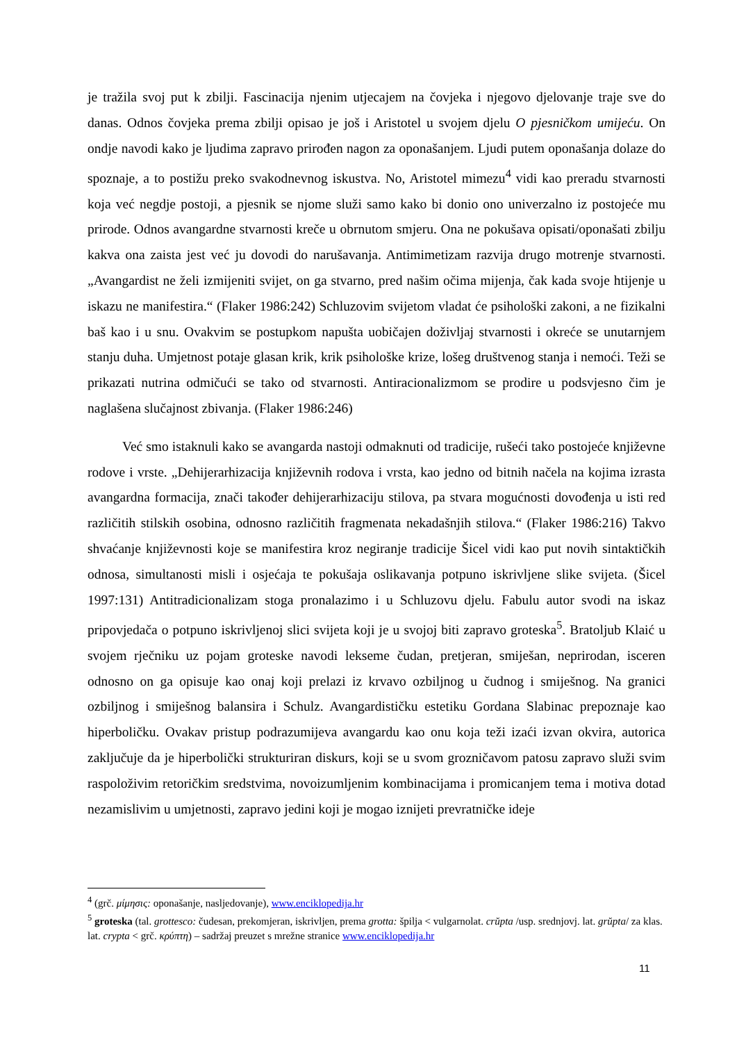je tražila svoj put k zbilji. Fascinacija njenim utjecajem na čovjeka i njegovo djelovanje traje sve do danas. Odnos čovjeka prema zbilji opisao je još i Aristotel u svojem djelu O pjesničkom umijeću. On ondje navodi kako je ljudima zapravo prirođen nagon za oponašanjem. Ljudi putem oponašanja dolaze do spoznaje, a to postižu preko svakodnevnog iskustva. No, Aristotel mimezu<sup>4</sup> vidi kao preradu stvarnosti koja već negdje postoji, a pjesnik se njome služi samo kako bi donio ono univerzalno iz postojeće mu prirode. Odnos avangardne stvarnosti kreče u obrnutom smjeru. Ona ne pokušava opisati/oponašati zbilju kakva ona zaista jest već ju dovodi do narušavanja. Antimimetizam razvija drugo motrenje stvarnosti. „Avangardist ne želi izmijeniti svijet, on ga stvarno, pred našim očima mijenja, čak kada svoje htijenje u iskazu ne manifestira.“ (Flaker 1986:242) Schluzovim svijetom vladat će psihološki zakoni, a ne fizikalni baš kao i u snu. Ovakvim se postupkom napušta uobičajen doživljaj stvarnosti i okreće se unutarnjem stanju duha. Umjetnost potaje glasan krik, krik psihološke krize, lošeg društvenog stanja i nemoći. Teži se prikazati nutrina odmičući se tako od stvarnosti. Antiracionalizmom se prodire u podsvjesno čim je naglašena slučajnost zbivanja. (Flaker 1986:246)
Već smo istaknuli kako se avangarda nastoji odmaknuti od tradicije, rušeći tako postojeće književne rodove i vrste. „Dehijerarhizacija književnih rodova i vrsta, kao jedno od bitnih načela na kojima izrasta avangardna formacija, znači također dehijerarhizaciju stilova, pa stvara mogućnosti dovođenja u isti red različitih stilskih osobina, odnosno različitih fragmenata nekadašnjih stilova.“ (Flaker 1986:216) Takvo shvaćanje književnosti koje se manifestira kroz negiranje tradicije Šicel vidi kao put novih sintaktičkih odnosa, simultanosti misli i osjećaja te pokušaja oslikavanja potpuno iskrivljene slike svijeta. (Šicel 1997:131) Antitradicionalizam stoga pronalazimo i u Schluzovu djelu. Fabulu autor svodi na iskaz pripovjedača o potpuno iskrivljenoj slici svijeta koji je u svojoj biti zapravo groteska<sup>5</sup>. Bratoljub Klaić u svojem rječniku uz pojam groteske navodi lekseme čudan, pretjeran, smiješan, neprirodan, isceren odnosno on ga opisuje kao onaj koji prelazi iz krvavo ozbiljnog u čudnog i smiješnog. Na granici ozbiljnog i smiješnog balansira i Schulz. Avangardističku estetiku Gordana Slabinac prepoznaje kao hiperboličku. Ovakav pristup podrazumijeva avangardu kao onu koja teži izaći izvan okvira, autorica zaključuje da je hiperbolički strukturiran diskurs, koji se u svom grozničavom patosu zapravo služi svim raspoloživim retoričkim sredstvima, novoizumljenim kombinacijama i promicanjem tema i motiva dotad nezamislivim u umjetnosti, zapravo jedini koji je mogao iznijeti prevratničke ideje
<sup>4</sup> (grč. μίμησις: oponašanje, nasljedovanje), www.enciklopedija.hr
<sup>5</sup> groteska (tal. grottesco: čudesan, prekomjeran, iskrivljen, prema grotta: špilja < vulgarnolat. crŭpta /usp. srednjovj. lat. grŭpta/ za klas. lat. crypta < grč. κρύπτη) – sadržaj preuzet s mrežne stranice www.enciklopedija.hr
11